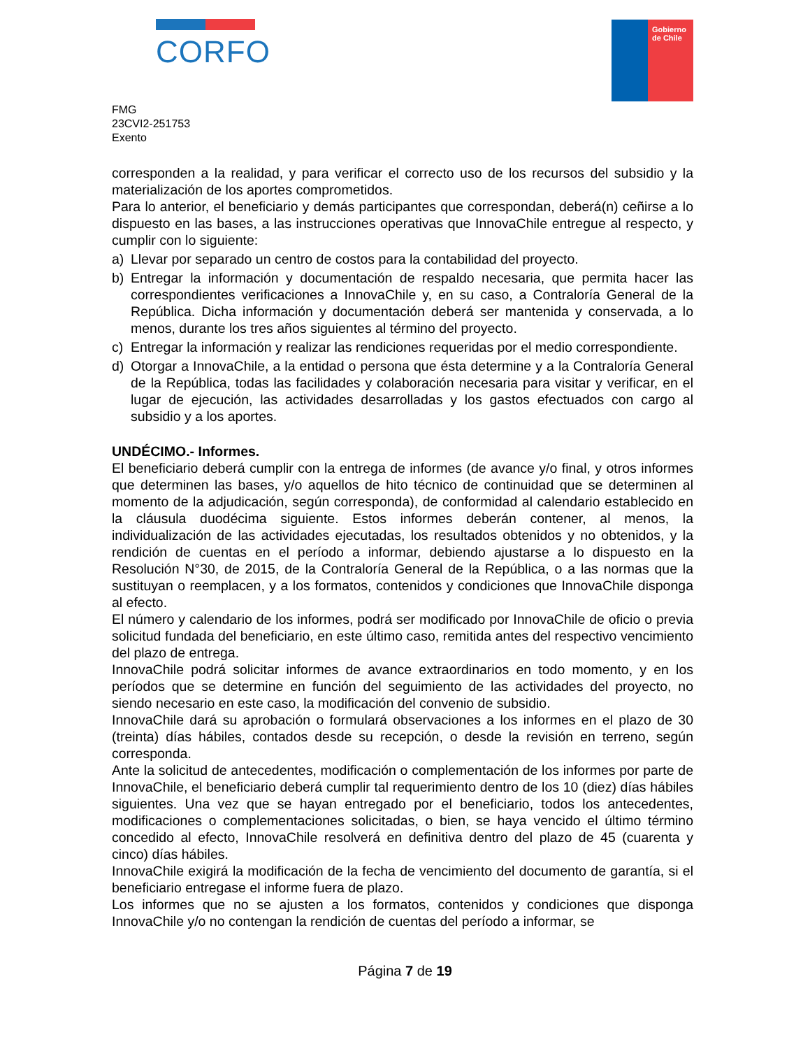CORFO
Gobierno de Chile
FMG
23CVI2-251753
Exento
corresponden a la realidad, y para verificar el correcto uso de los recursos del subsidio y la materialización de los aportes comprometidos.
Para lo anterior, el beneficiario y demás participantes que correspondan, deberá(n) ceñirse a lo dispuesto en las bases, a las instrucciones operativas que InnovaChile entregue al respecto, y cumplir con lo siguiente:
a) Llevar por separado un centro de costos para la contabilidad del proyecto.
b) Entregar la información y documentación de respaldo necesaria, que permita hacer las correspondientes verificaciones a InnovaChile y, en su caso, a Contraloría General de la República. Dicha información y documentación deberá ser mantenida y conservada, a lo menos, durante los tres años siguientes al término del proyecto.
c) Entregar la información y realizar las rendiciones requeridas por el medio correspondiente.
d) Otorgar a InnovaChile, a la entidad o persona que ésta determine y a la Contraloría General de la República, todas las facilidades y colaboración necesaria para visitar y verificar, en el lugar de ejecución, las actividades desarrolladas y los gastos efectuados con cargo al subsidio y a los aportes.
UNDÉCIMO.- Informes.
El beneficiario deberá cumplir con la entrega de informes (de avance y/o final, y otros informes que determinen las bases, y/o aquellos de hito técnico de continuidad que se determinen al momento de la adjudicación, según corresponda), de conformidad al calendario establecido en la cláusula duodécima siguiente. Estos informes deberán contener, al menos, la individualización de las actividades ejecutadas, los resultados obtenidos y no obtenidos, y la rendición de cuentas en el período a informar, debiendo ajustarse a lo dispuesto en la Resolución N°30, de 2015, de la Contraloría General de la República, o a las normas que la sustituyan o reemplacen, y a los formatos, contenidos y condiciones que InnovaChile disponga al efecto.
El número y calendario de los informes, podrá ser modificado por InnovaChile de oficio o previa solicitud fundada del beneficiario, en este último caso, remitida antes del respectivo vencimiento del plazo de entrega.
InnovaChile podrá solicitar informes de avance extraordinarios en todo momento, y en los períodos que se determine en función del seguimiento de las actividades del proyecto, no siendo necesario en este caso, la modificación del convenio de subsidio.
InnovaChile dará su aprobación o formulará observaciones a los informes en el plazo de 30 (treinta) días hábiles, contados desde su recepción, o desde la revisión en terreno, según corresponda.
Ante la solicitud de antecedentes, modificación o complementación de los informes por parte de InnovaChile, el beneficiario deberá cumplir tal requerimiento dentro de los 10 (diez) días hábiles siguientes. Una vez que se hayan entregado por el beneficiario, todos los antecedentes, modificaciones o complementaciones solicitadas, o bien, se haya vencido el último término concedido al efecto, InnovaChile resolverá en definitiva dentro del plazo de 45 (cuarenta y cinco) días hábiles.
InnovaChile exigirá la modificación de la fecha de vencimiento del documento de garantía, si el beneficiario entregase el informe fuera de plazo.
Los informes que no se ajusten a los formatos, contenidos y condiciones que disponga InnovaChile y/o no contengan la rendición de cuentas del período a informar, se
Página 7 de 19